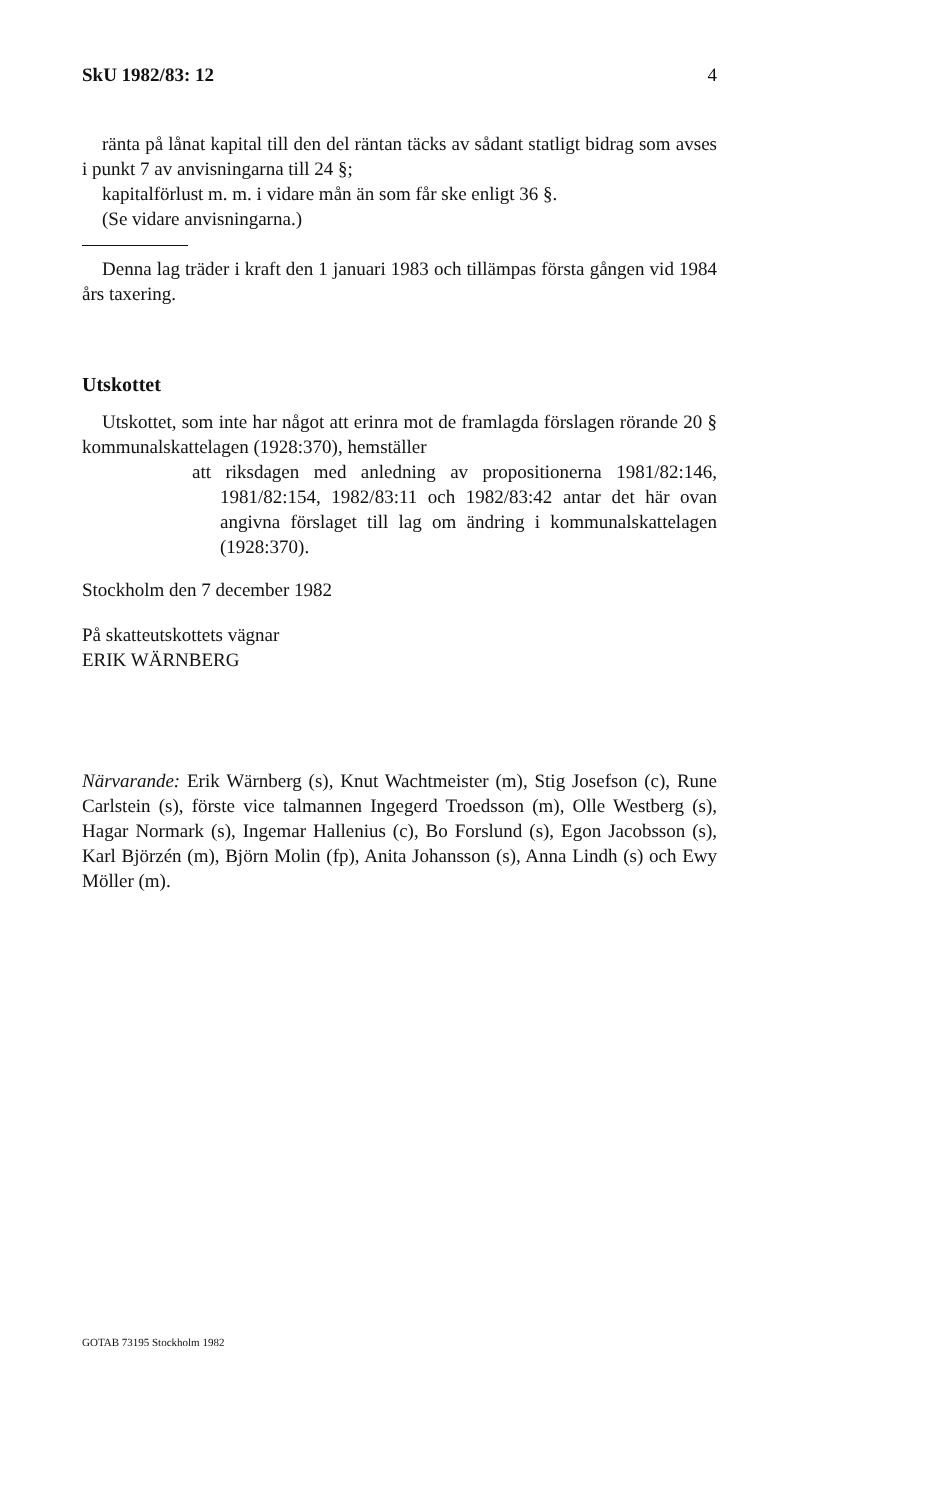SkU 1982/83: 12 4
ränta på lånat kapital till den del räntan täcks av sådant statligt bidrag som avses i punkt 7 av anvisningarna till 24 §;
kapitalförlust m. m. i vidare mån än som får ske enligt 36 §.
(Se vidare anvisningarna.)
Denna lag träder i kraft den 1 januari 1983 och tillämpas första gången vid 1984 års taxering.
Utskottet
Utskottet, som inte har något att erinra mot de framlagda förslagen rörande 20 § kommunalskattelagen (1928:370), hemställer
att riksdagen med anledning av propositionerna 1981/82:146, 1981/82:154, 1982/83:11 och 1982/83:42 antar det här ovan angivna förslaget till lag om ändring i kommunalskattelagen (1928:370).
Stockholm den 7 december 1982
På skatteutskottets vägnar
ERIK WÄRNBERG
Närvarande: Erik Wärnberg (s), Knut Wachtmeister (m), Stig Josefson (c), Rune Carlstein (s), förste vice talmannen Ingegerd Troedsson (m), Olle Westberg (s), Hagar Normark (s), Ingemar Hallenius (c), Bo Forslund (s), Egon Jacobsson (s), Karl Björzén (m), Björn Molin (fp), Anita Johansson (s), Anna Lindh (s) och Ewy Möller (m).
GOTAB 73195 Stockholm 1982